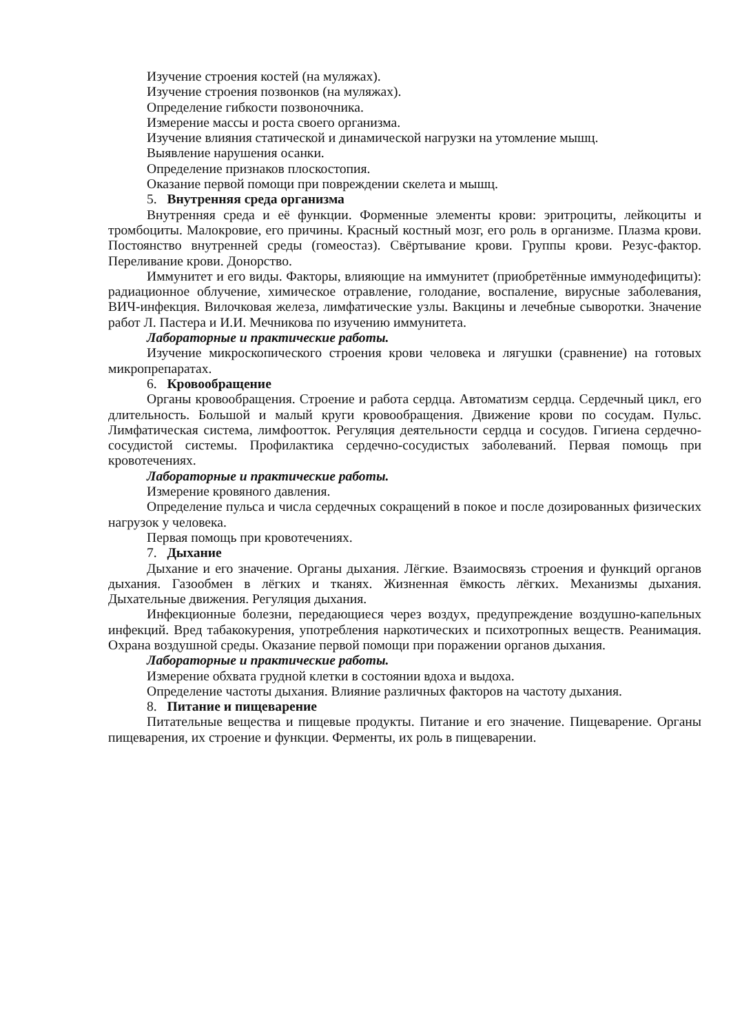Изучение строения костей (на муляжах).
Изучение строения позвонков (на муляжах).
Определение гибкости позвоночника.
Измерение массы и роста своего организма.
Изучение влияния статической и динамической нагрузки на утомление мышц.
Выявление нарушения осанки.
Определение признаков плоскостопия.
Оказание первой помощи при повреждении скелета и мышц.
5. Внутренняя среда организма
Внутренняя среда и её функции. Форменные элементы крови: эритроциты, лейкоциты и тромбоциты. Малокровие, его причины. Красный костный мозг, его роль в организме. Плазма крови. Постоянство внутренней среды (гомеостаз). Свёртывание крови. Группы крови. Резус-фактор. Переливание крови. Донорство.
Иммунитет и его виды. Факторы, влияющие на иммунитет (приобретённые иммунодефициты): радиационное облучение, химическое отравление, голодание, воспаление, вирусные заболевания, ВИЧ-инфекция. Вилочковая железа, лимфатические узлы. Вакцины и лечебные сыворотки. Значение работ Л. Пастера и И.И. Мечникова по изучению иммунитета.
Лабораторные и практические работы.
Изучение микроскопического строения крови человека и лягушки (сравнение) на готовых микропрепаратах.
6. Кровообращение
Органы кровообращения. Строение и работа сердца. Автоматизм сердца. Сердечный цикл, его длительность. Большой и малый круги кровообращения. Движение крови по сосудам. Пульс. Лимфатическая система, лимфоотток. Регуляция деятельности сердца и сосудов. Гигиена сердечно-сосудистой системы. Профилактика сердечно-сосудистых заболеваний. Первая помощь при кровотечениях.
Лабораторные и практические работы.
Измерение кровяного давления.
Определение пульса и числа сердечных сокращений в покое и после дозированных физических нагрузок у человека.
Первая помощь при кровотечениях.
7. Дыхание
Дыхание и его значение. Органы дыхания. Лёгкие. Взаимосвязь строения и функций органов дыхания. Газообмен в лёгких и тканях. Жизненная ёмкость лёгких. Механизмы дыхания. Дыхательные движения. Регуляция дыхания.
Инфекционные болезни, передающиеся через воздух, предупреждение воздушно-капельных инфекций. Вред табакокурения, употребления наркотических и психотропных веществ. Реанимация. Охрана воздушной среды. Оказание первой помощи при поражении органов дыхания.
Лабораторные и практические работы.
Измерение обхвата грудной клетки в состоянии вдоха и выдоха.
Определение частоты дыхания. Влияние различных факторов на частоту дыхания.
8. Питание и пищеварение
Питательные вещества и пищевые продукты. Питание и его значение. Пищеварение. Органы пищеварения, их строение и функции. Ферменты, их роль в пищеварении.